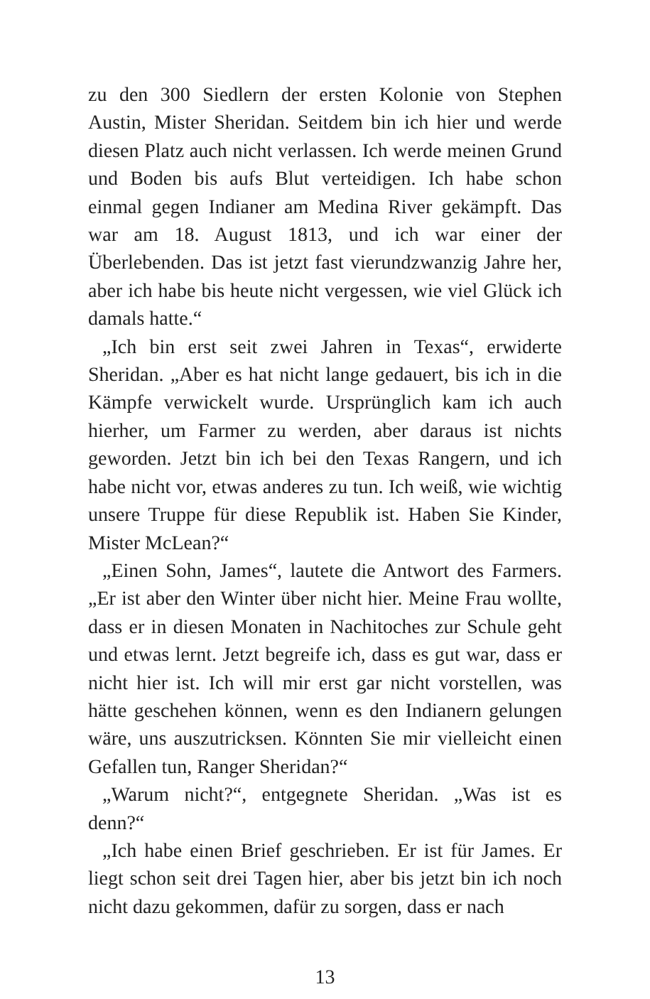zu den 300 Siedlern der ersten Kolonie von Stephen Austin, Mister Sheridan. Seitdem bin ich hier und werde diesen Platz auch nicht verlassen. Ich werde meinen Grund und Boden bis aufs Blut verteidigen. Ich habe schon einmal gegen Indianer am Medina River gekämpft. Das war am 18. August 1813, und ich war einer der Überlebenden. Das ist jetzt fast vierundzwanzig Jahre her, aber ich habe bis heute nicht vergessen, wie viel Glück ich damals hatte.“
„Ich bin erst seit zwei Jahren in Texas“, erwiderte Sheridan. „Aber es hat nicht lange gedauert, bis ich in die Kämpfe verwickelt wurde. Ursprünglich kam ich auch hierher, um Farmer zu werden, aber daraus ist nichts geworden. Jetzt bin ich bei den Texas Rangern, und ich habe nicht vor, etwas anderes zu tun. Ich weiß, wie wichtig unsere Truppe für diese Republik ist. Haben Sie Kinder, Mister McLean?“
„Einen Sohn, James“, lautete die Antwort des Farmers. „Er ist aber den Winter über nicht hier. Meine Frau wollte, dass er in diesen Monaten in Nachitoches zur Schule geht und etwas lernt. Jetzt begreife ich, dass es gut war, dass er nicht hier ist. Ich will mir erst gar nicht vorstellen, was hätte geschehen können, wenn es den Indianern gelungen wäre, uns auszutricksen. Könnten Sie mir vielleicht einen Gefallen tun, Ranger Sheridan?“
„Warum nicht?“, entgegnete Sheridan. „Was ist es denn?“
„Ich habe einen Brief geschrieben. Er ist für James. Er liegt schon seit drei Tagen hier, aber bis jetzt bin ich noch nicht dazu gekommen, dafür zu sorgen, dass er nach
13